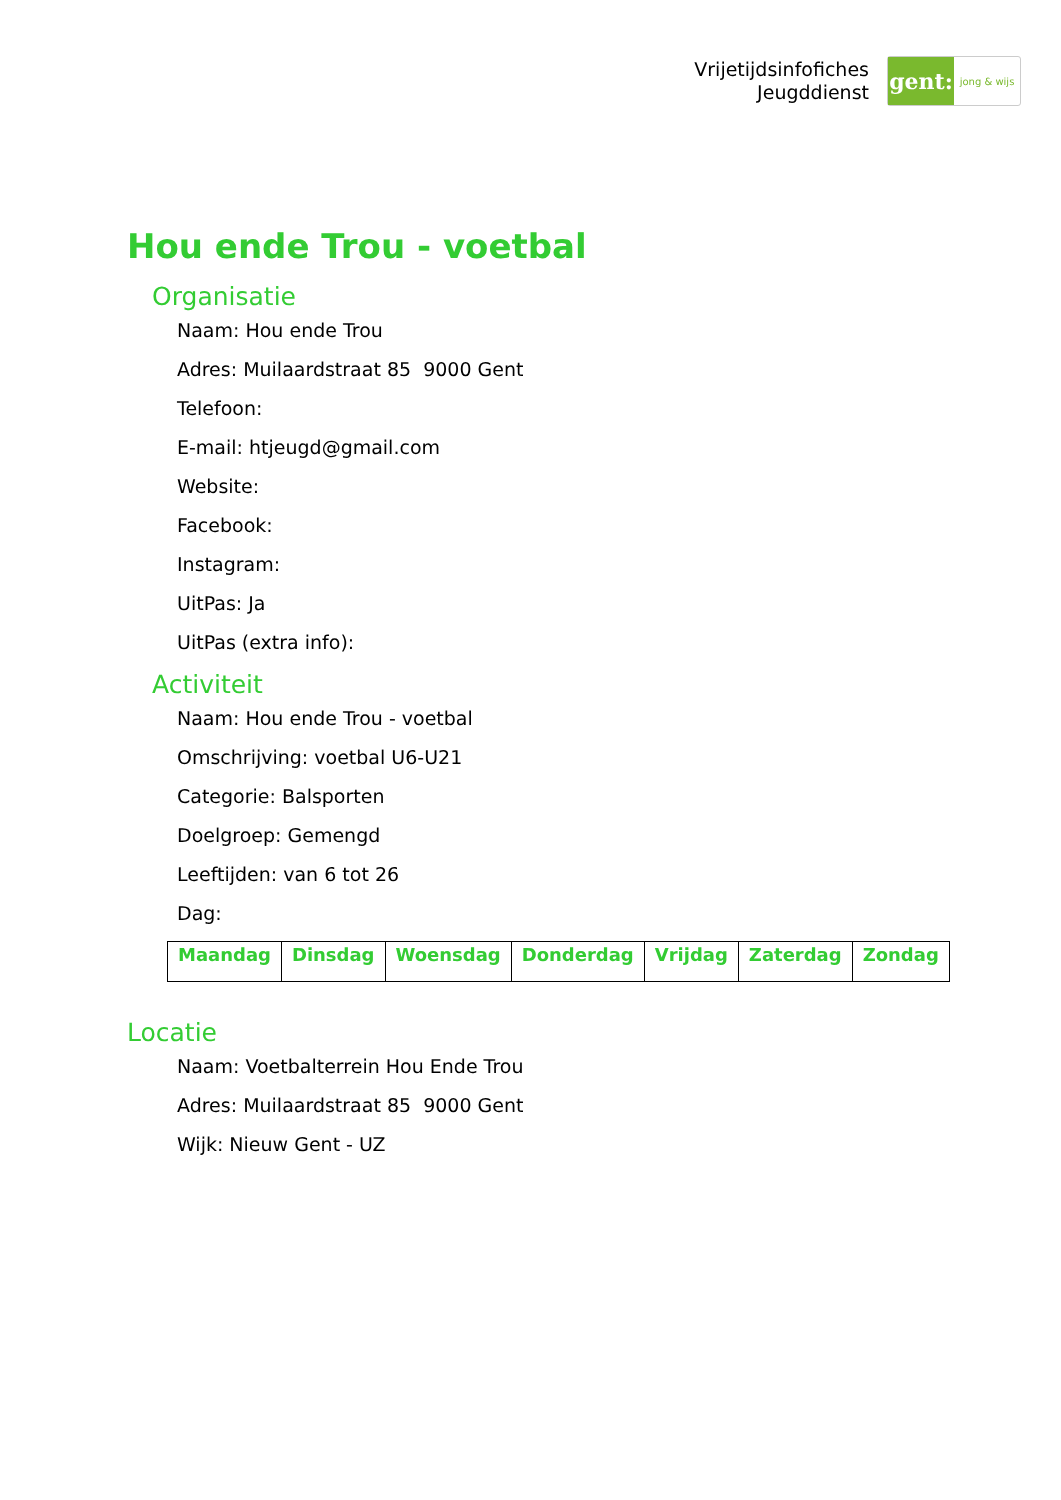Vrijetijdsinfofiches
Jeugddienst
gent:
jong & wijs
Hou ende Trou - voetbal
Organisatie
Naam: Hou ende Trou
Adres: Muilaardstraat 85 9000 Gent
Telefoon:
E-mail: htjeugd@gmail.com
Website:
Facebook:
Instagram:
UitPas: Ja
UitPas (extra info):
Activiteit
Naam: Hou ende Trou - voetbal
Omschrijving: voetbal U6-U21
Categorie: Balsporten
Doelgroep: Gemengd
Leeftijden: van 6 tot 26
Dag:
| Maandag | Dinsdag | Woensdag | Donderdag | Vrijdag | Zaterdag | Zondag |
Locatie
Naam: Voetbalterrein Hou Ende Trou
Adres: Muilaardstraat 85 9000 Gent
Wijk: Nieuw Gent - UZ